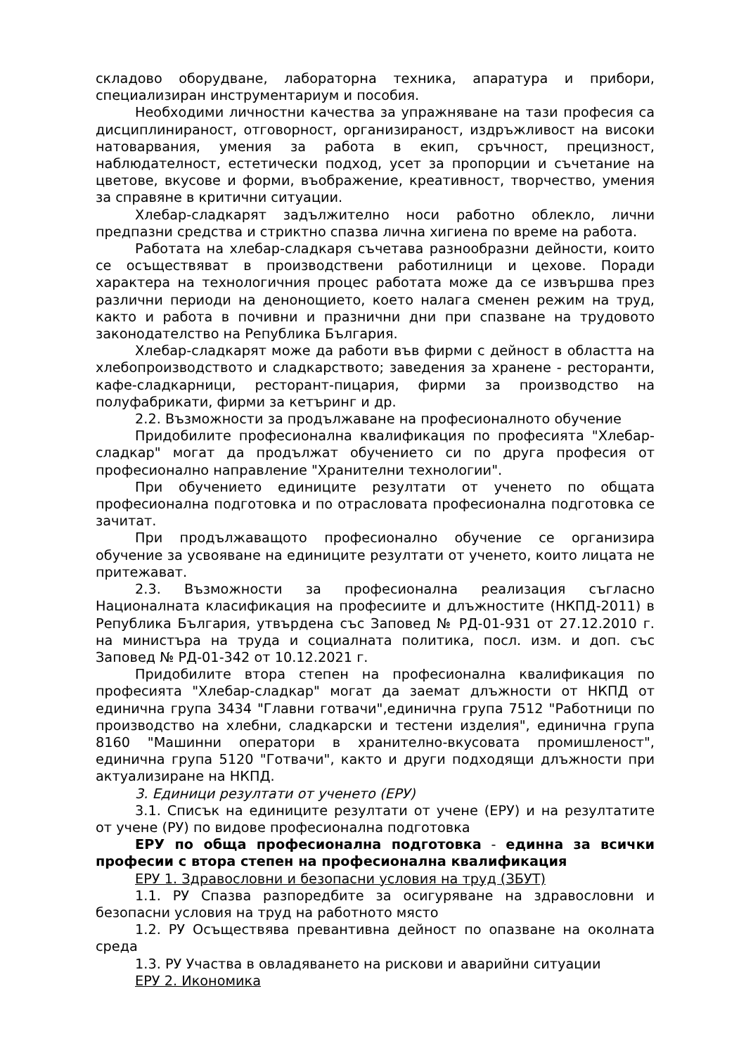складово оборудване, лабораторна техника, апаратура и прибори, специализиран инструментариум и пособия.
Необходими личностни качества за упражняване на тази професия са дисциплинираност, отговорност, организираност, издръжливост на високи натоварвания, умения за работа в екип, сръчност, прецизност, наблюдателност, естетически подход, усет за пропорции и съчетание на цветове, вкусове и форми, въображение, креативност, творчество, умения за справяне в критични ситуации.
Хлебар-сладкарят задължително носи работно облекло, лични предпазни средства и стриктно спазва лична хигиена по време на работа.
Работата на хлебар-сладкаря съчетава разнообразни дейности, които се осъществяват в производствени работилници и цехове. Поради характера на технологичния процес работата може да се извършва през различни периоди на денонощието, което налага сменен режим на труд, както и работа в почивни и празнични дни при спазване на трудовото законодателство на Република България.
Хлебар-сладкарят може да работи във фирми с дейност в областта на хлебопроизводството и сладкарството; заведения за хранене - ресторанти, кафе-сладкарници, ресторант-пицария, фирми за производство на полуфабрикати, фирми за кетъринг и др.
2.2. Възможности за продължаване на професионалното обучение
Придобилите професионална квалификация по професията "Хлебар-сладкар" могат да продължат обучението си по друга професия от професионално направление "Хранителни технологии".
При обучението единиците резултати от ученето по общата професионална подготовка и по отрасловата професионална подготовка се зачитат.
При продължаващото професионално обучение се организира обучение за усвояване на единиците резултати от ученето, които лицата не притежават.
2.3. Възможности за професионална реализация съгласно Националната класификация на професиите и длъжностите (НКПД-2011) в Република България, утвърдена със Заповед № РД-01-931 от 27.12.2010 г. на министъра на труда и социалната политика, посл. изм. и доп. със Заповед № РД-01-342 от 10.12.2021 г.
Придобилите втора степен на професионална квалификация по професията "Хлебар-сладкар" могат да заемат длъжности от НКПД от единична група 3434 "Главни готвачи",единична група 7512 "Работници по производство на хлебни, сладкарски и тестени изделия", единична група 8160 "Машинни оператори в хранително-вкусовата промишленост", единична група 5120 "Готвачи", както и други подходящи длъжности при актуализиране на НКПД.
3. Единици резултати от ученето (ЕРУ)
3.1. Списък на единиците резултати от учене (ЕРУ) и на резултатите от учене (РУ) по видове професионална подготовка
ЕРУ по обща професионална подготовка - единна за всички професии с втора степен на професионална квалификация
ЕРУ 1. Здравословни и безопасни условия на труд (ЗБУТ)
1.1. РУ Спазва разпоредбите за осигуряване на здравословни и безопасни условия на труд на работното място
1.2. РУ Осъществява превантивна дейност по опазване на околната среда
1.3. РУ Участва в овладяването на рискови и аварийни ситуации
ЕРУ 2. Икономика